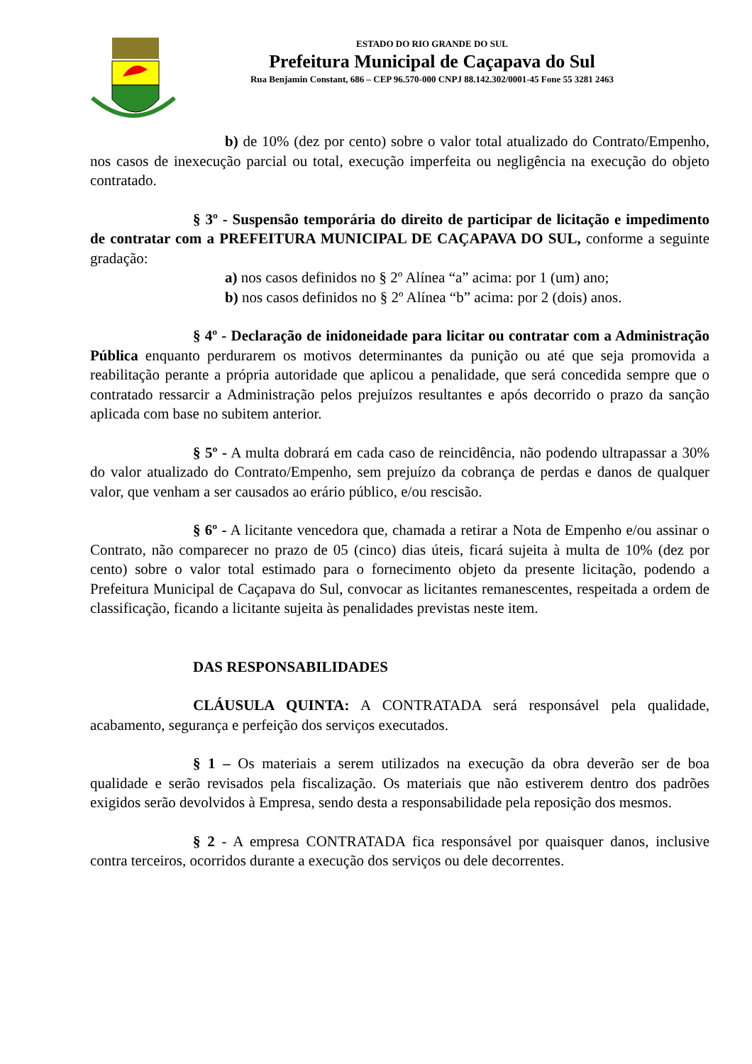ESTADO DO RIO GRANDE DO SUL
Prefeitura Municipal de Caçapava do Sul
Rua Benjamin Constant, 686 – CEP 96.570-000 CNPJ 88.142.302/0001-45 Fone 55 3281 2463
b) de 10% (dez por cento) sobre o valor total atualizado do Contrato/Empenho, nos casos de inexecução parcial ou total, execução imperfeita ou negligência na execução do objeto contratado.
§ 3º - Suspensão temporária do direito de participar de licitação e impedimento de contratar com a PREFEITURA MUNICIPAL DE CAÇAPAVA DO SUL, conforme a seguinte gradação:
a) nos casos definidos no § 2º Alínea “a” acima: por 1 (um) ano;
b) nos casos definidos no § 2º Alínea “b” acima: por 2 (dois) anos.
§ 4º - Declaração de inidoneidade para licitar ou contratar com a Administração Pública enquanto perdurarem os motivos determinantes da punição ou até que seja promovida a reabilitação perante a própria autoridade que aplicou a penalidade, que será concedida sempre que o contratado ressarcir a Administração pelos prejuízos resultantes e após decorrido o prazo da sanção aplicada com base no subitem anterior.
§ 5º - A multa dobrará em cada caso de reincidência, não podendo ultrapassar a 30% do valor atualizado do Contrato/Empenho, sem prejuízo da cobrança de perdas e danos de qualquer valor, que venham a ser causados ao erário público, e/ou rescisão.
§ 6º - A licitante vencedora que, chamada a retirar a Nota de Empenho e/ou assinar o Contrato, não comparecer no prazo de 05 (cinco) dias úteis, ficará sujeita à multa de 10% (dez por cento) sobre o valor total estimado para o fornecimento objeto da presente licitação, podendo a Prefeitura Municipal de Caçapava do Sul, convocar as licitantes remanescentes, respeitada a ordem de classificação, ficando a licitante sujeita às penalidades previstas neste item.
DAS RESPONSABILIDADES
CLÁUSULA QUINTA: A CONTRATADA será responsável pela qualidade, acabamento, segurança e perfeição dos serviços executados.
§ 1 – Os materiais a serem utilizados na execução da obra deverão ser de boa qualidade e serão revisados pela fiscalização. Os materiais que não estiverem dentro dos padrões exigidos serão devolvidos à Empresa, sendo desta a responsabilidade pela reposição dos mesmos.
§ 2 - A empresa CONTRATADA fica responsável por quaisquer danos, inclusive contra terceiros, ocorridos durante a execução dos serviços ou dele decorrentes.